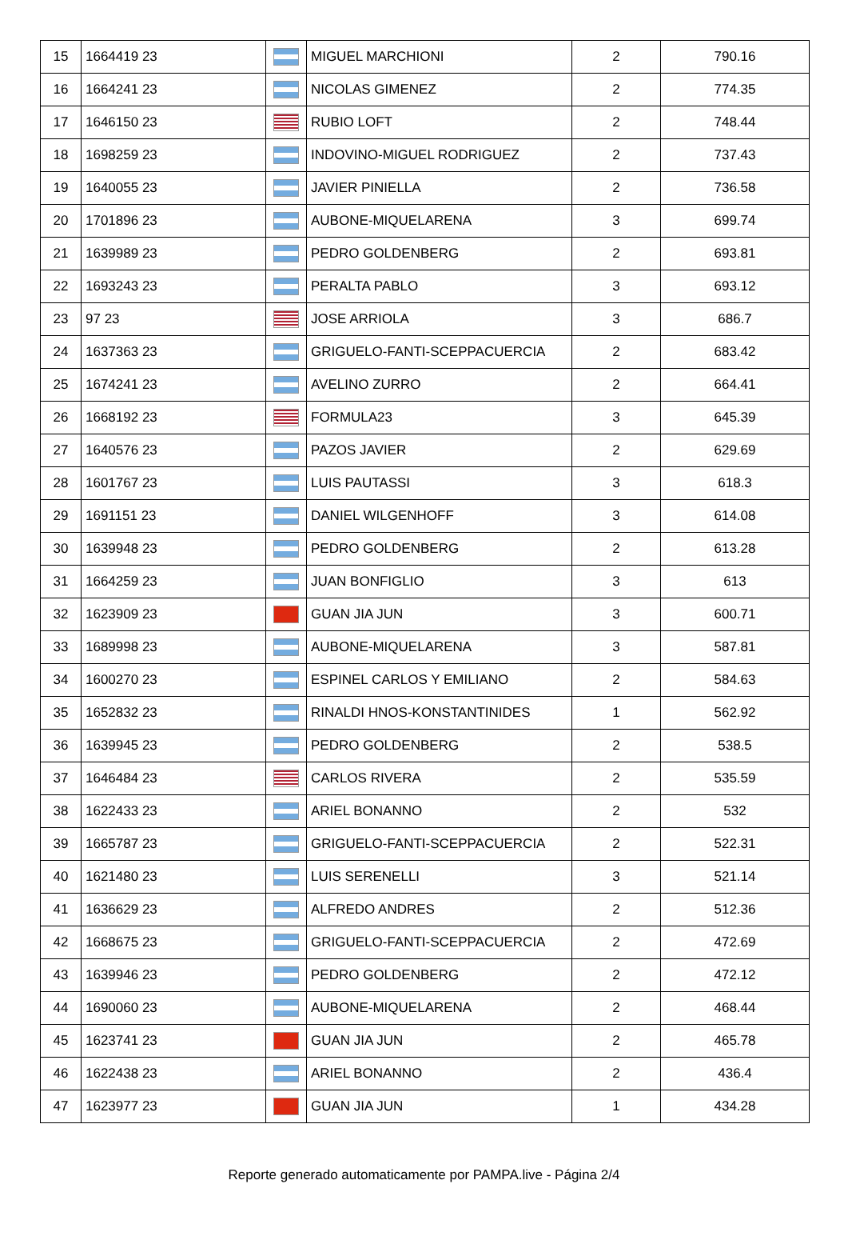| 15 | 1664419 23 | | MIGUEL MARCHIONI | 2 | 790.16 |
| 16 | 1664241 23 | | NICOLAS GIMENEZ | 2 | 774.35 |
| 17 | 1646150 23 | | RUBIO LOFT | 2 | 748.44 |
| 18 | 1698259 23 | | INDOVINO-MIGUEL RODRIGUEZ | 2 | 737.43 |
| 19 | 1640055 23 | | JAVIER PINIELLA | 2 | 736.58 |
| 20 | 1701896 23 | | AUBONE-MIQUELARENA | 3 | 699.74 |
| 21 | 1639989 23 | | PEDRO GOLDENBERG | 2 | 693.81 |
| 22 | 1693243 23 | | PERALTA PABLO | 3 | 693.12 |
| 23 | 97 23 | | JOSE ARRIOLA | 3 | 686.7 |
| 24 | 1637363 23 | | GRIGUELO-FANTI-SCEPPACUERCIA | 2 | 683.42 |
| 25 | 1674241 23 | | AVELINO ZURRO | 2 | 664.41 |
| 26 | 1668192 23 | | FORMULA23 | 3 | 645.39 |
| 27 | 1640576 23 | | PAZOS JAVIER | 2 | 629.69 |
| 28 | 1601767 23 | | LUIS PAUTASSI | 3 | 618.3 |
| 29 | 1691151 23 | | DANIEL WILGENHOFF | 3 | 614.08 |
| 30 | 1639948 23 | | PEDRO GOLDENBERG | 2 | 613.28 |
| 31 | 1664259 23 | | JUAN BONFIGLIO | 3 | 613 |
| 32 | 1623909 23 | | GUAN JIA JUN | 3 | 600.71 |
| 33 | 1689998 23 | | AUBONE-MIQUELARENA | 3 | 587.81 |
| 34 | 1600270 23 | | ESPINEL CARLOS Y EMILIANO | 2 | 584.63 |
| 35 | 1652832 23 | | RINALDI HNOS-KONSTANTINIDES | 1 | 562.92 |
| 36 | 1639945 23 | | PEDRO GOLDENBERG | 2 | 538.5 |
| 37 | 1646484 23 | | CARLOS RIVERA | 2 | 535.59 |
| 38 | 1622433 23 | | ARIEL BONANNO | 2 | 532 |
| 39 | 1665787 23 | | GRIGUELO-FANTI-SCEPPACUERCIA | 2 | 522.31 |
| 40 | 1621480 23 | | LUIS SERENELLI | 3 | 521.14 |
| 41 | 1636629 23 | | ALFREDO ANDRES | 2 | 512.36 |
| 42 | 1668675 23 | | GRIGUELO-FANTI-SCEPPACUERCIA | 2 | 472.69 |
| 43 | 1639946 23 | | PEDRO GOLDENBERG | 2 | 472.12 |
| 44 | 1690060 23 | | AUBONE-MIQUELARENA | 2 | 468.44 |
| 45 | 1623741 23 | | GUAN JIA JUN | 2 | 465.78 |
| 46 | 1622438 23 | | ARIEL BONANNO | 2 | 436.4 |
| 47 | 1623977 23 | | GUAN JIA JUN | 1 | 434.28 |
Reporte generado automaticamente por PAMPA.live - Página 2/4